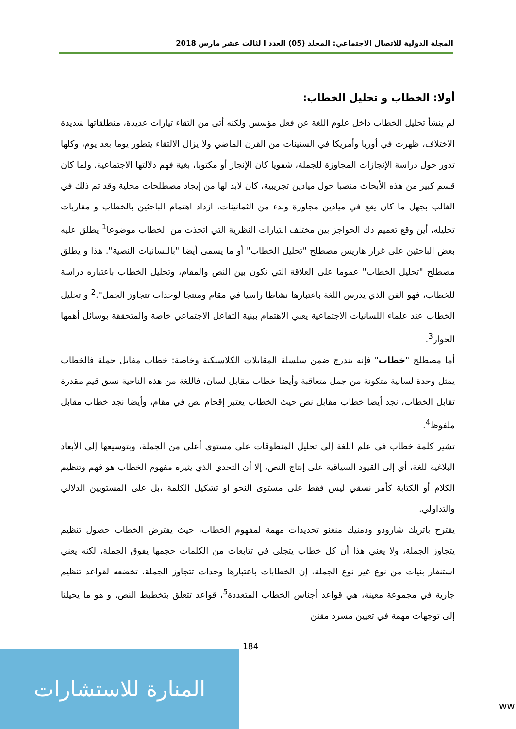المجلة الدولية للاتصال الاجتماعي: المجلد (05) العدد ا لثالث عشر مارس 2018
أولا: الخطاب و تحليل الخطاب:
لم ينشأ تحليل الخطاب داخل علوم اللغة عن فعل مؤسس ولكنه أتى من التقاء تيارات عديدة، منطلقاتها شديدة الاختلاف، ظهرت في أوربا وأمريكا في الستينات من القرن الماضي ولا يزال الالتقاء يتطور يوما بعد يوم، وكلها تدور حول دراسة الإنجازات المجاوزة للجملة، شفويا كان الإنجاز أو مكتوبا، بغية فهم دلالتها الاجتماعية. ولما كان قسم كبير من هذه الأبحاث منصبا حول ميادين تجريبية، كان لابد لها من إيجاد مصطلحات محلية وقد تم ذلك في الغالب بجهل ما كان يقع في ميادين مجاورة وبدء من الثمانينات، ازداد اهتمام الباحثين بالخطاب و مقاربات تحليله، أين وقع تعميم دك الحواجز بين مختلف التيارات النظرية التي اتخذت من الخطاب موضوعا<sup>1</sup> يطلق عليه بعض الباحثين على غرار هاريس مصطلح "تحليل الخطاب" أو ما يسمى أيضا "باللسانيات النصية". هذا و يطلق مصطلح "تحليل الخطاب" عموما على العلاقة التي تكون بين النص والمقام، وتحليل الخطاب باعتباره دراسة للخطاب، فهو الفن الذي يدرس اللغة باعتبارها نشاطا راسيا في مقام ومنتجا لوحدات تتجاوز الجمل".<sup>2</sup> و تحليل الخطاب عند علماء اللسانيات الاجتماعية يعني الاهتمام ببنية التفاعل الاجتماعي خاصة والمتحققة بوسائل أهمها الحوار<sup>3</sup>.
أما مصطلح "خطاب" فإنه يندرج ضمن سلسلة المقابلات الكلاسيكية وخاصة: خطاب مقابل جملة فالخطاب يمثل وحدة لسانية متكونة من جمل متعاقبة وأيضا خطاب مقابل لسان، فاللغة من هذه الناحية نسق قيم مقدرة تقابل الخطاب، نجد أيضا خطاب مقابل نص حيث الخطاب يعتبر إقحام نص في مقام، وأيضا نجد خطاب مقابل ملفوظ<sup>4</sup>.
تشير كلمة خطاب في علم اللغة إلى تحليل المنطوقات على مستوى أعلى من الجملة، وبتوسيعها إلى الأبعاد البلاغية للغة، أي إلى القيود السياقية على إنتاج النص، إلا أن التحدي الذي يثيره مفهوم الخطاب هو فهم وتنظيم الكلام أو الكتابة كأمر نسقي ليس فقط على مستوى النحو او تشكيل الكلمة ،بل على المستويين الدلالي والتداولي.
يقترح باتريك شارودو ودمنيك منغنو تحديدات مهمة لمفهوم الخطاب، حيث يفترض الخطاب حصول تنظيم يتجاوز الجملة، ولا يعني هذا أن كل خطاب يتجلى في تتابعات من الكلمات حجمها يفوق الجملة، لكنه يعني استنفار بنيات من نوع غير نوع الجملة، إن الخطابات باعتبارها وحدات تتجاوز الجملة، تخضعه لقواعد تنظيم جارية في مجموعة معينة، هي قواعد أجناس الخطاب المتعددة<sup>5</sup>، قواعد تتعلق بتخطيط النص، و هو ما يحيلنا إلى توجهات مهمة في تعيين مسرد مقنن
184
المنارة للاستشارات
ww